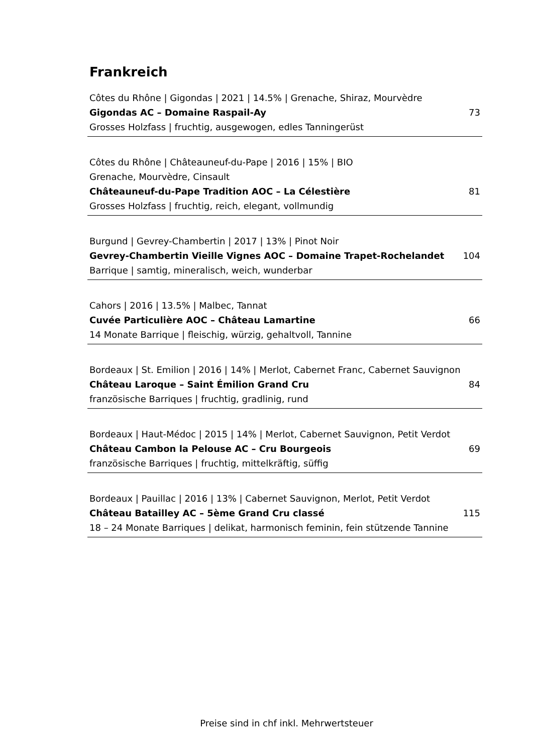Frankreich
Côtes du Rhône | Gigondas | 2021 | 14.5% | Grenache, Shiraz, Mourvèdre
Gigondas AC – Domaine Raspail-Ay 73
Grosses Holzfass | fruchtig, ausgewogen, edles Tanningerüst
Côtes du Rhône | Châteauneuf-du-Pape | 2016 | 15% | BIO
Grenache, Mourvèdre, Cinsault
Châteauneuf-du-Pape Tradition AOC – La Célestière 81
Grosses Holzfass | fruchtig, reich, elegant, vollmundig
Burgund | Gevrey-Chambertin | 2017 | 13% | Pinot Noir
Gevrey-Chambertin Vieille Vignes AOC – Domaine Trapet-Rochelandet 104
Barrique | samtig, mineralisch, weich, wunderbar
Cahors | 2016 | 13.5% | Malbec, Tannat
Cuvée Particulière AOC – Château Lamartine 66
14 Monate Barrique | fleischig, würzig, gehaltvoll, Tannine
Bordeaux | St. Emilion | 2016 | 14% | Merlot, Cabernet Franc, Cabernet Sauvignon
Château Laroque – Saint Émilion Grand Cru 84
französische Barriques | fruchtig, gradlinig, rund
Bordeaux | Haut-Médoc | 2015 | 14% | Merlot, Cabernet Sauvignon, Petit Verdot
Château Cambon la Pelouse AC – Cru Bourgeois 69
französische Barriques | fruchtig, mittelkräftig, süffig
Bordeaux | Pauillac | 2016 | 13% | Cabernet Sauvignon, Merlot, Petit Verdot
Château Batailley AC – 5ème Grand Cru classé 115
18 – 24 Monate Barriques | delikat, harmonisch feminin, fein stützende Tannine
Preise sind in chf inkl. Mehrwertsteuer